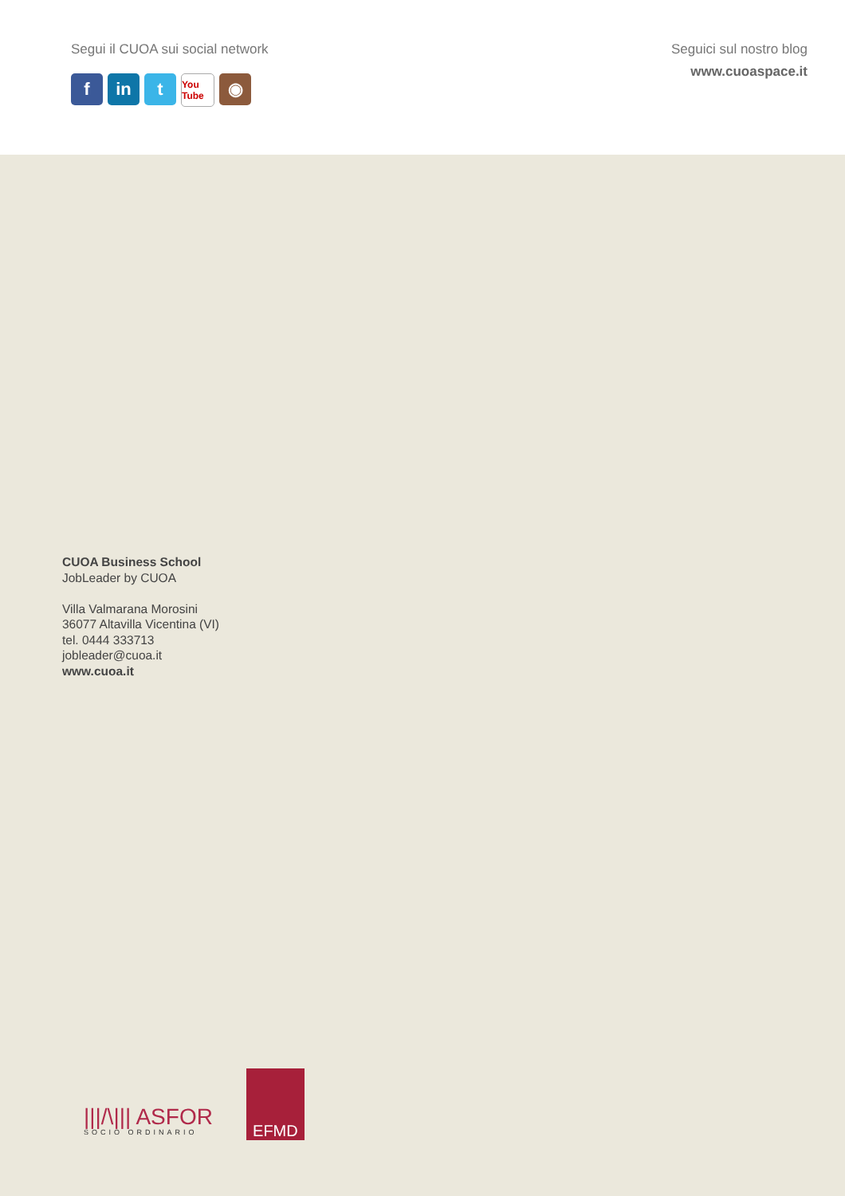Segui il CUOA sui social network
fin t You Tube ◉
Seguici sul nostro blog
www.cuoaspace.it
CUOA Business School
JobLeader by CUOA
Villa Valmarana Morosini
36077 Altavilla Vicentina (VI)
tel. 0444 333713
jobleader@cuoa.it
www.cuoa.it
|||/\||| ASFOR
SOCIO ORDINARIO
EFMD